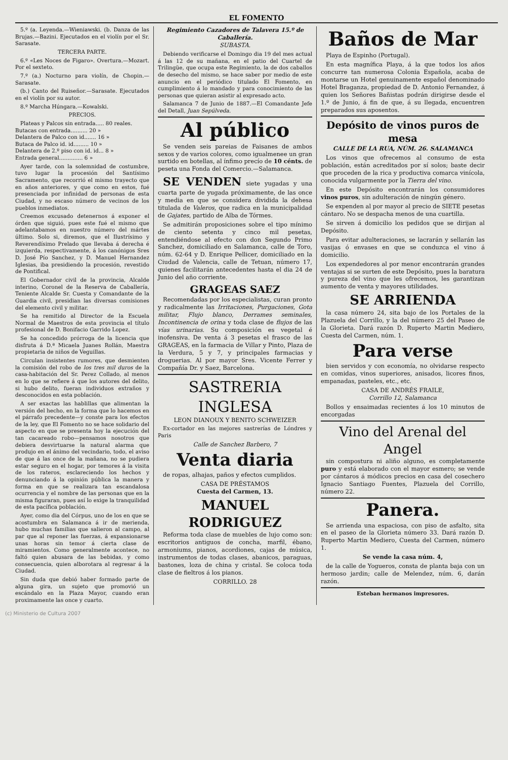EL FOMENTO
5.º (a. Leyenda.—Wieniawski. (b. Danza de las Brujas.—Bazini. Ejecutados en el violín por el Sr. Sarasate.
TERCERA PARTE.
6.º «Les Noces de Figaro». Overtura.—Mozart. Por el sexteto.
7.º (a.) Nocturno para violín, de Chopin.—Sarasate.
(b.) Canto del Ruiseñor.—Sarasate. Ejecutados en el violín por su autor.
8.º Marcha Húngara.—Kowalski.
PRECIOS.
Plateas y Palcos sin entrada..... 80 reales.
Butacas con entrada.......... 20 »
Delantera de Palco con id....... 16 »
Butaca de Palco id. id......... 10 »
Delantera de 2.º piso con id. id... 8 »
Entrada general.............. 6 »
Ayer tarde, con la solemnidad de costumbre, tuvo lugar la procesión del Santísimo Sacramento, que recorrió el mismo trayecto que en años anteriores, y que como en estos, fué presenciada por infinidad de personas de esta Ciudad, y no escaso número de vecinos de los pueblos inmediatos.
Creemos excusado detenernos á exponer el órden que siguió, pues este fué el mismo que adelantabamos en nuestro número del mártes último. Solo si, diremos, que el Ilustrísimo y Reverendísimo Prelado que llevaba á derecha é izquierda, respectivamente, á los canónigos Sres D. José Pío Sanchez, y D. Manuel Hernandez Iglesias, iba presidiendo la procesión, revestido de Pontifical.
El Gobernador civil de la provincia, Alcalde interino, Coronel de la Reserva de Caballería, Teniente Alcalde Sr. Cuesta y Comandante de la Guardia civil, presidian las diversas comisiones del elemento civil y militar.
Se ha remitido al Director de la Escuela Normal de Maestros de esta provincia el título profesional de D. Bonifacio Garrido Lopez.
Se ha concedido prórroga de la licencia que disfruta á D.ª Micaela Juanes Rollán, Maestra propietaria de niños de Veguillas.
Circulan insistentes rumores, que desmienten la comisión del robo de los tres mil duros de la casa-habitación del Sr. Perez Collado, al menos en lo que se refiere á que los autores del delito, si hubo delito, fueran individuos extraños y desconocidos en esta población.
A ser exactas las hablillas que alimentan la versión del hecho, en la forma que lo hacemos en el párrafo precedente—y conste para los efectos de la ley, que El Fomento no se hace solidario del aspecto en que se presenta hoy la ejecución del tan cacareado robo—pensamos nosotros que debiera desvirtuarse la natural alarma que produjo en el ánimo del vecindario, todo, el aviso de que á las once de la mañana, no se pudiera estar seguro en el hogar, por temores á la visita de los rateros, esclareciendo los hechos y denunciando á la opinión pública la manera y forma en que se realizara tan escandalosa ocurrencia y el nombre de las personas que en la misma figuraran, pues así lo exige la tranquilidad de esta pacífica población.
Ayer, como dia del Córpus, uno de los en que se acostumbra en Salamanca á ir de merienda, hubo muchas familias que salieron al campo, al par que al reponer las fuerzas, á expansionarse unas horas sin temor á cierta clase de miramientos. Como generalmente acontece, no faltó quien abusara de las bebidas, y como consecuencia, quien alborotara al regresar á la Ciudad.
Sin duda que debió haber formado parte de alguna gira, un sujeto que promovió un escándalo en la Plaza Mayor, cuando eran proximamente las once y cuarto.
Regimiento Cazadores de Talavera 15.º de Caballería.
SUBASTA.
Debiendo verificarse el Domingo dia 19 del mes actual á las 12 de su mañana, en el patio del Cuartel de Trilingüe, que ocupa este Regimiento, la de dos caballos de desecho del mismo, se hace saber por medio de este anuncio en el periódico titulado El Fomento, en cumplimiento á lo mandado y para conocimiento de las personas que quieran asistir al expresado acto.
Salamanca 7 de Junio de 1887.—El Comandante Jefe del Detall, Juan Sepúlveda.
Al público
Se venden seis pareias de Faisanes de ambos sexos y de varios colores, como igualmenee un gran surtido en botellas, al ínfimo precío de 10 cénts. de peseta una Fonda del Comercio.—Salamanca.
SE VENDEN siete yugadas y una cuarta parte de yugada próximamente, de las once y media en que se considera dividida la dehesa titulada de Valeros, que radica en la municipalidad de Gajates, partido de Alba de Tórmes.
Se admitirán proposiciones sobre el tipo mínimo de ciento setenta y cinco mil pesetas, entendiéndose al efecto con don Segundo Primo Sanchez, domiciliado en Salamanca, calle de Toro, núm. 62-64 y D. Enrique Pellicer, domiciliado en la Ciudad de Valencia, calle de Tetuan, número 17, quienes facilitarán antecedentes hasta el dia 24 de Junio del año corriente.
GRAGEAS SAEZ
Recomendadas por los especialistas, curan pronto y radicalmente las Irritaciones, Purgaciones, Gota militar, Flujo blanco, Derrames seminales, Incontinencia de orina y toda clase de flujos de las vías urinarias. Su composición es vegetal é inofensiva. De venta á 3 pesetas el frasco de las GRAGEAS, en la farmacia de Villar y Pinto, Plaza de la Verdura, 5 y 7, y principales farmacias y droguerias. Al por mayor Sres. Vicente Ferrer y Compañía Dr. y Saez, Barcelona.
SASTRERIA INGLESA
LEON DIANOUX Y BENITO SCHWEIZER
Ex-cortador en las mejores sastrerías de Lóndres y Paris
Calle de Sanchez Barbero, 7
Venta diaria
de ropas, alhajas, paños y efectos cumplidos.
CASA DE PRÉSTAMOS
Cuesta del Carmen, 13.
MANUEL RODRIGUEZ
Reforma toda clase de muebles de lujo como son: escritorios antiguos de concha, marfil, ébano, armoniums, pianos, acordiones, cajas de música, instrumentos de todas clases, abanicos, paraguas, bastones, loza de china y cristal. Se coloca toda clase de fieltros á los pianos.
CORRILLO. 28
Baños de Mar
Playa de Espinho (Portugal).
En esta magnífica Playa, á la que todos los años concurre tan numerosa Colonia Española, acaba de montarse un Hotel genuinamente español denominado Hotel Braganza, propiedad de D. Antonio Fernandez, á quien los Señores Bañistas podrán dirigirse desde el 1.º de Junio, á fin de que, á su llegada, encuentren preparados sus aposentos.
Depósito de vinos puros de mesa
CALLE DE LA RUA, NÚM. 26. SALAMANCA
Los vinos que ofrecemos al consumo de esta población, están acreditados por sí solos; baste decir que proceden de la rica y productiva comarca vinícola, conocida vulgarmente por la Tierra del vino.
En este Depósito encontrarán los consumidores vinos puros, sin adulteración de ningún género.
Se expenden al por mayor al precio de SIETE pesetas cántaro. No se despacha menos de una cuartilla.
Se sirven á domicilio los pedidos que se dirijan al Depósito.
Para evitar adulteraciones, se lacrarán y sellarán las vasijas ó envases en que se conduzca el vino á domicilio.
Los expendedores al por menor encontrarán grandes ventajas si se surten de este Depósito, pues la baratura y pureza del vino que les ofrecemos, les garantizan aumento de venta y mayores utilidades.
SE ARRIENDA
la casa número 24, sita bajo de los Portales de la Plazuela del Corrillo, y la del número 25 del Paseo de la Glorieta. Dará razón D. Ruperto Martin Mediero, Cuesta del Carmen, núm. 1.
Para verse
bien servidos y con economía, no olvidarse respecto en comidas, vinos superiores, anisados, licores finos, empanadas, pasteles, etc., etc.
CASA DE ANDRÉS FRAILE,
Corrillo 12, Salamanca
Bollos y ensaimadas recientes á los 10 minutos de encorgadas
Vino del Arenal del Angel
sin compostura ni aliño alguno, es completamente puro y está elaborado con el mayor esmero; se vende por cántaros á módicos precios en casa del cosechero Ignacio Santiago Fuentes, Plazuela del Corrillo, número 22.
Panera.
Se arrienda una espaciosa, con piso de asfalto, sita en el paseo de la Glorieta número 33. Dará razón D. Ruperto Martin Mediero, Cuesta del Carmen, número 1.
Se vende la casa núm. 4,
de la calle de Yogueros, consta de planta baja con un hermoso jardin; calle de Melendez, núm. 6, darán razón.
Esteban hermanos impresores.
(c) Ministerio de Cultura 2007